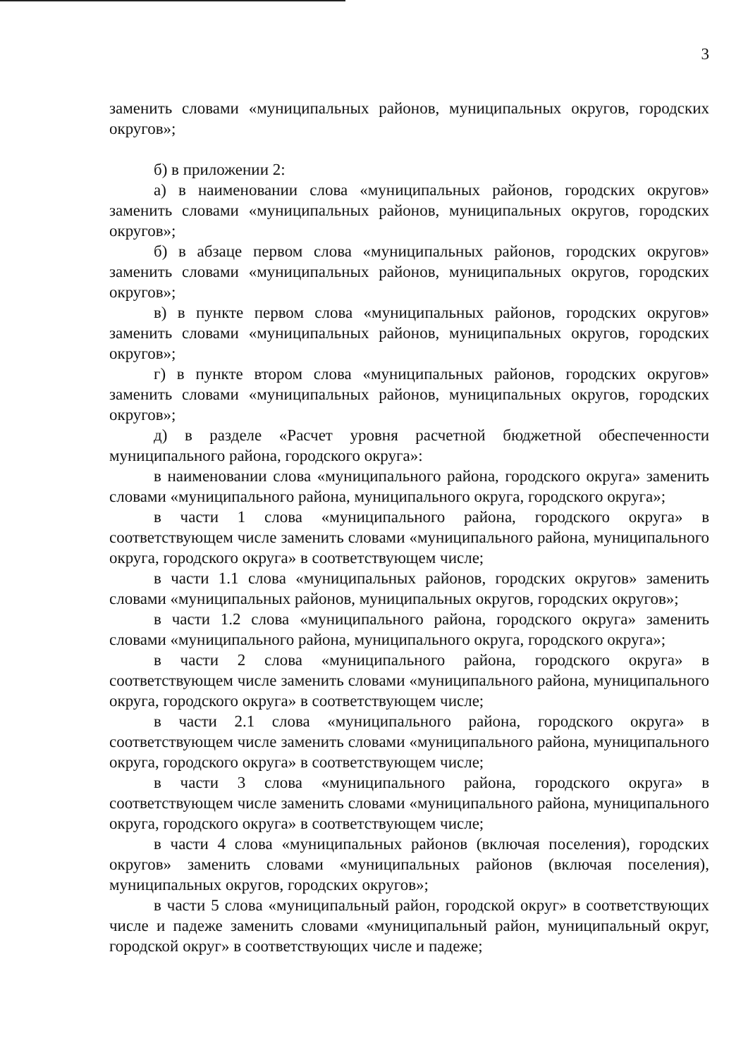3
заменить словами «муниципальных районов, муниципальных округов, городских округов»;
б) в приложении 2:
а) в наименовании слова «муниципальных районов, городских округов» заменить словами «муниципальных районов, муниципальных округов, городских округов»;
б) в абзаце первом слова «муниципальных районов, городских округов» заменить словами «муниципальных районов, муниципальных округов, городских округов»;
в) в пункте первом слова «муниципальных районов, городских округов» заменить словами «муниципальных районов, муниципальных округов, городских округов»;
г) в пункте втором слова «муниципальных районов, городских округов» заменить словами «муниципальных районов, муниципальных округов, городских округов»;
д) в разделе «Расчет уровня расчетной бюджетной обеспеченности муниципального района, городского округа»:
в наименовании слова «муниципального района, городского округа» заменить словами «муниципального района, муниципального округа, городского округа»;
в части 1 слова «муниципального района, городского округа» в соответствующем числе заменить словами «муниципального района, муниципального округа, городского округа» в соответствующем числе;
в части 1.1 слова «муниципальных районов, городских округов» заменить словами «муниципальных районов, муниципальных округов, городских округов»;
в части 1.2 слова «муниципального района, городского округа» заменить словами «муниципального района, муниципального округа, городского округа»;
в части 2 слова «муниципального района, городского округа» в соответствующем числе заменить словами «муниципального района, муниципального округа, городского округа» в соответствующем числе;
в части 2.1 слова «муниципального района, городского округа» в соответствующем числе заменить словами «муниципального района, муниципального округа, городского округа» в соответствующем числе;
в части 3 слова «муниципального района, городского округа» в соответствующем числе заменить словами «муниципального района, муниципального округа, городского округа» в соответствующем числе;
в части 4 слова «муниципальных районов (включая поселения), городских округов» заменить словами «муниципальных районов (включая поселения), муниципальных округов, городских округов»;
в части 5 слова «муниципальный район, городской округ» в соответствующих числе и падеже заменить словами «муниципальный район, муниципальный округ, городской округ» в соответствующих числе и падеже;